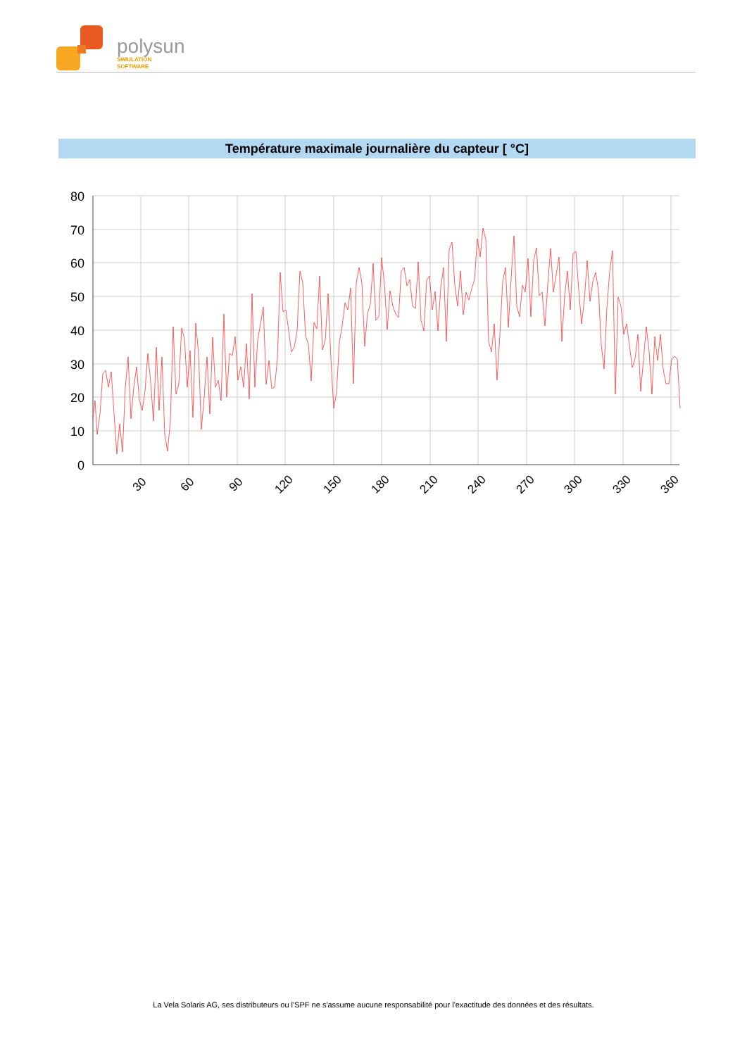polysun
SIMULATION
SOFTWARE
Température maximale journalière du capteur [ °C]
80
70
60
50
40
30
20
10
0
30
60
90
120
150
180
210
240
270
300
330
360
La Vela Solaris AG, ses distributeurs ou l'SPF ne s'assume aucune responsabilité pour l'exactitude des données et des résultats.